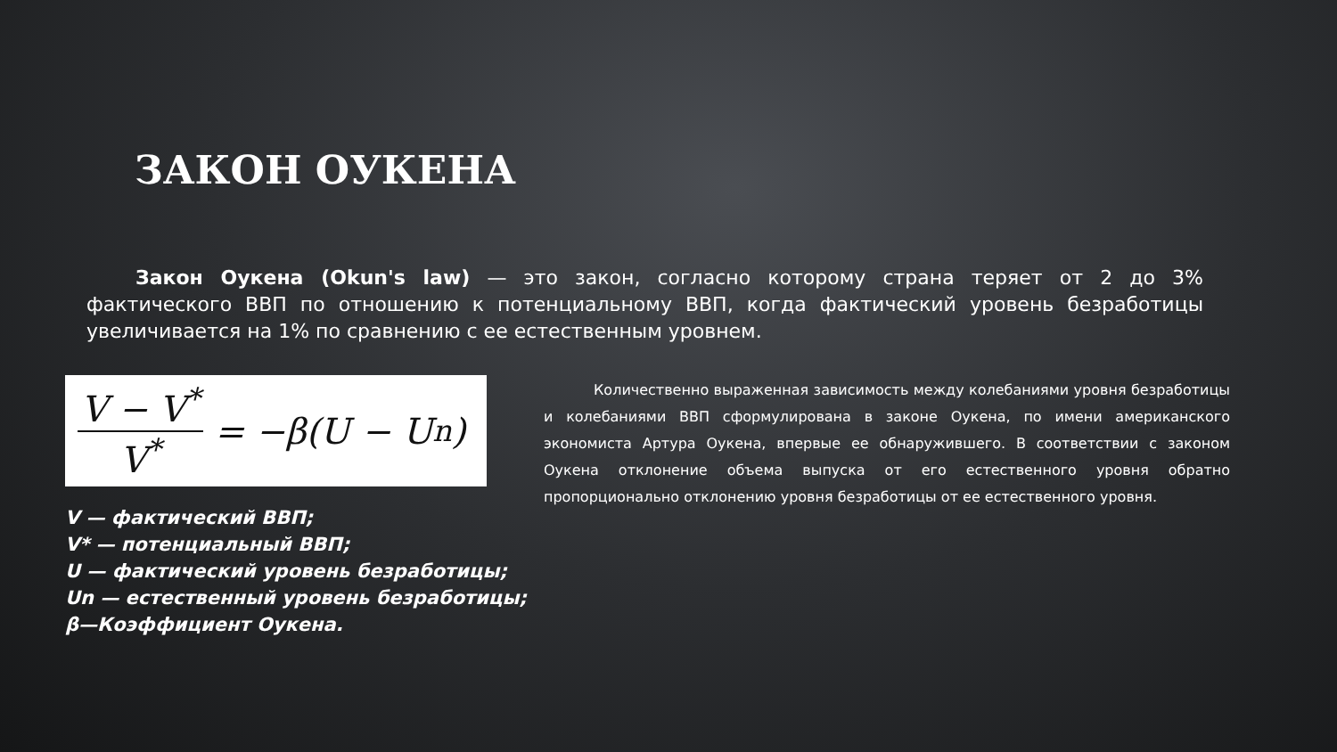ЗАКОН ОУКЕНА
Закон Оукена (Okun's law) — это закон, согласно которому страна теряет от 2 до 3% фактического ВВП по отношению к потенциальному ВВП, когда фактический уровень безработицы увеличивается на 1% по сравнению с ее естественным уровнем.
V − V<sup>*</sup> V<sup>*</sup> = −β(U − U<sub>n</sub>)
V — фактический ВВП;
V* — потенциальный ВВП;
U — фактический уровень безработицы;
Un — естественный уровень безработицы;
β—Коэффициент Оукена.
Количественно выраженная зависимость между колебаниями уровня безработицы и колебаниями ВВП сформулирована в законе Оукена, по имени американского экономиста Артура Оукена, впервые ее обнаружившего. В соответствии с законом Оукена отклонение объема выпуска от его естественного уровня обратно пропорционально отклонению уровня безработицы от ее естественного уровня.